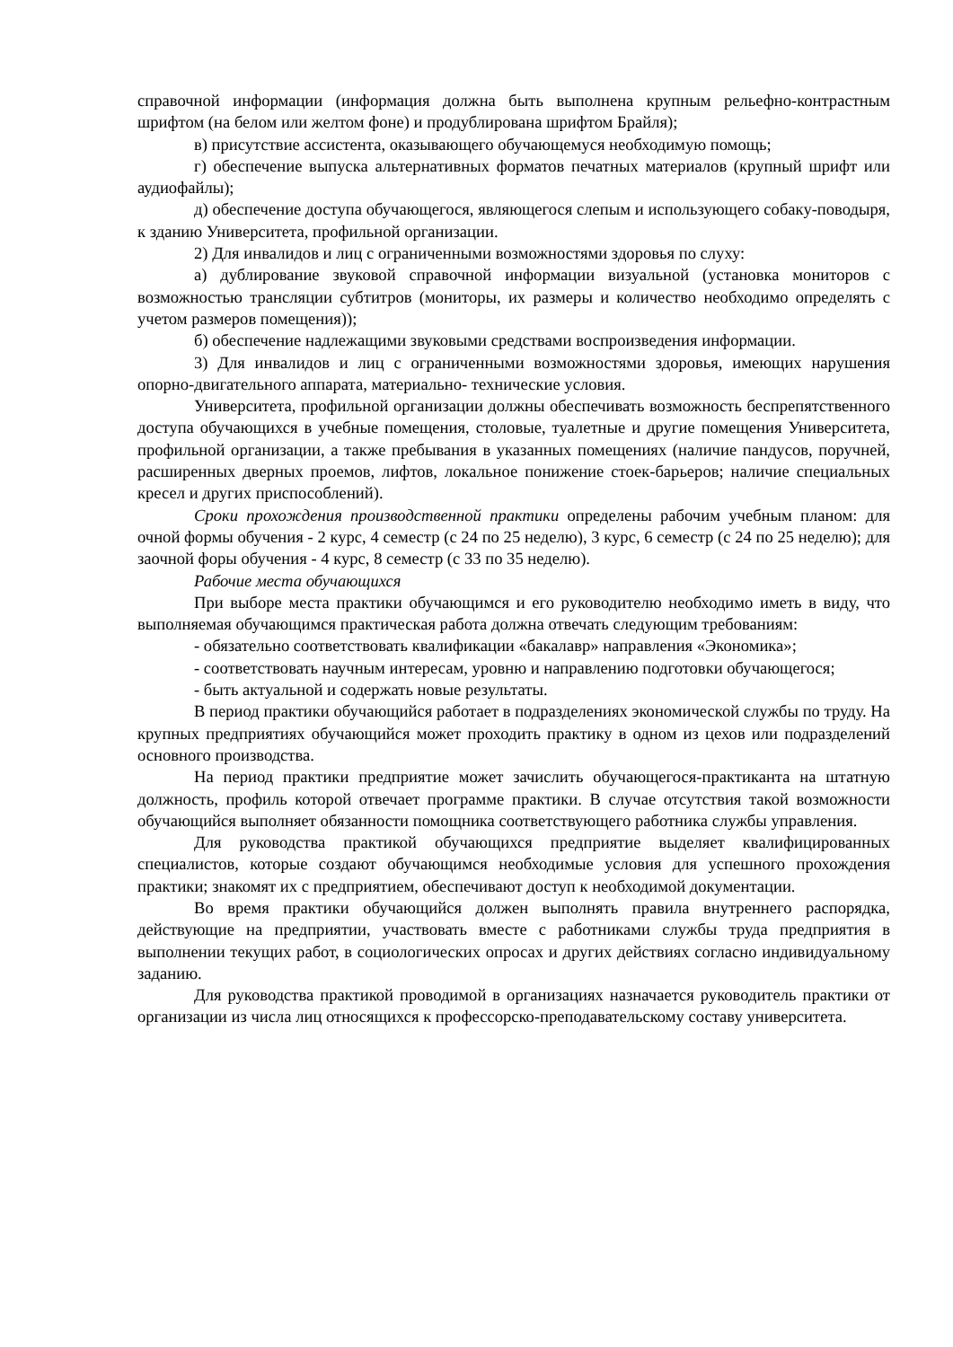справочной информации (информация должна быть выполнена крупным рельефно-контрастным шрифтом (на белом или желтом фоне) и продублирована шрифтом Брайля);
в) присутствие ассистента, оказывающего обучающемуся необходимую помощь;
г) обеспечение выпуска альтернативных форматов печатных материалов (крупный шрифт или аудиофайлы);
д) обеспечение доступа обучающегося, являющегося слепым и использующего собаку-поводыря, к зданию Университета, профильной организации.
2) Для инвалидов и лиц с ограниченными возможностями здоровья по слуху:
а) дублирование звуковой справочной информации визуальной (установка мониторов с возможностью трансляции субтитров (мониторы, их размеры и количество необходимо определять с учетом размеров помещения));
б) обеспечение надлежащими звуковыми средствами воспроизведения информации.
3) Для инвалидов и лиц с ограниченными возможностями здоровья, имеющих нарушения опорно-двигательного аппарата, материально- технические условия.
Университета, профильной организации должны обеспечивать возможность беспрепятственного доступа обучающихся в учебные помещения, столовые, туалетные и другие помещения Университета, профильной организации, а также пребывания в указанных помещениях (наличие пандусов, поручней, расширенных дверных проемов, лифтов, локальное понижение стоек-барьеров; наличие специальных кресел и других приспособлений).
Сроки прохождения производственной практики определены рабочим учебным планом: для очной формы обучения - 2 курс, 4 семестр (с 24 по 25 неделю), 3 курс, 6 семестр (с 24 по 25 неделю); для заочной форы обучения - 4 курс, 8 семестр (с 33 по 35 неделю).
Рабочие места обучающихся
При выборе места практики обучающимся и его руководителю необходимо иметь в виду, что выполняемая обучающимся практическая работа должна отвечать следующим требованиям:
- обязательно соответствовать квалификации «бакалавр» направления «Экономика»;
- соответствовать научным интересам, уровню и направлению подготовки обучающегося;
- быть актуальной и содержать новые результаты.
В период практики обучающийся работает в подразделениях экономической службы по труду. На крупных предприятиях обучающийся может проходить практику в одном из цехов или подразделений основного производства.
На период практики предприятие может зачислить обучающегося-практиканта на штатную должность, профиль которой отвечает программе практики. В случае отсутствия такой возможности обучающийся выполняет обязанности помощника соответствующего работника службы управления.
Для руководства практикой обучающихся предприятие выделяет квалифицированных специалистов, которые создают обучающимся необходимые условия для успешного прохождения практики; знакомят их с предприятием, обеспечивают доступ к необходимой документации.
Во время практики обучающийся должен выполнять правила внутреннего распорядка, действующие на предприятии, участвовать вместе с работниками службы труда предприятия в выполнении текущих работ, в социологических опросах и других действиях согласно индивидуальному заданию.
Для руководства практикой проводимой в организациях назначается руководитель практики от организации из числа лиц относящихся к профессорско-преподавательскому составу университета.